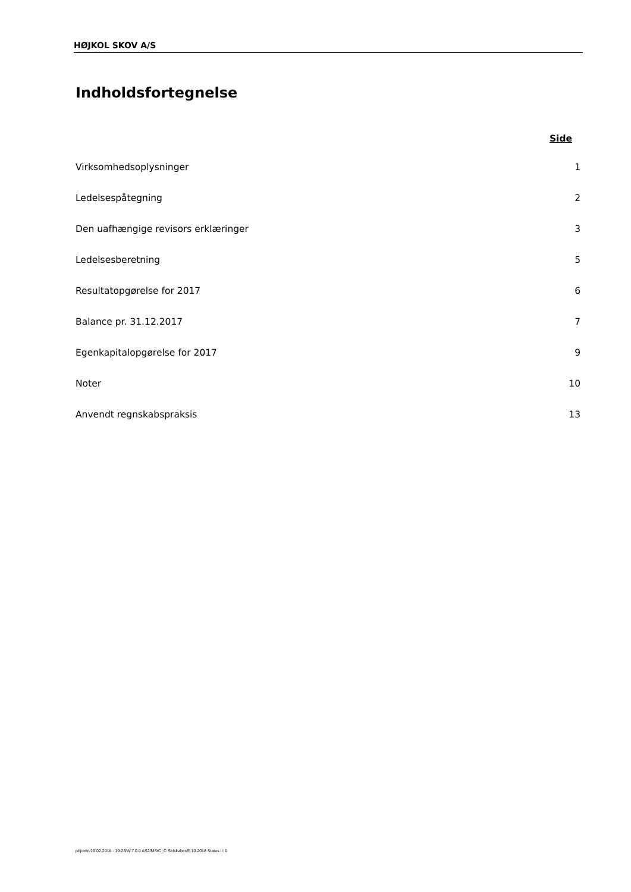HØJKOL SKOV A/S
Indholdsfortegnelse
Side
Virksomhedsoplysninger 1
Ledelsespåtegning 2
Den uafhængige revisors erklæringer 3
Ledelsesberetning 5
Resultatopgørelse for 2017 6
Balance pr. 31.12.2017 7
Egenkapitalopgørelse for 2017 9
Noter 10
Anvendt regnskabspraksis 13
pbjoern/19.02.2018 - 19:23/W.7.0.0 AS2/MStC_C Selskaber/E.10.2018 Status II: 0